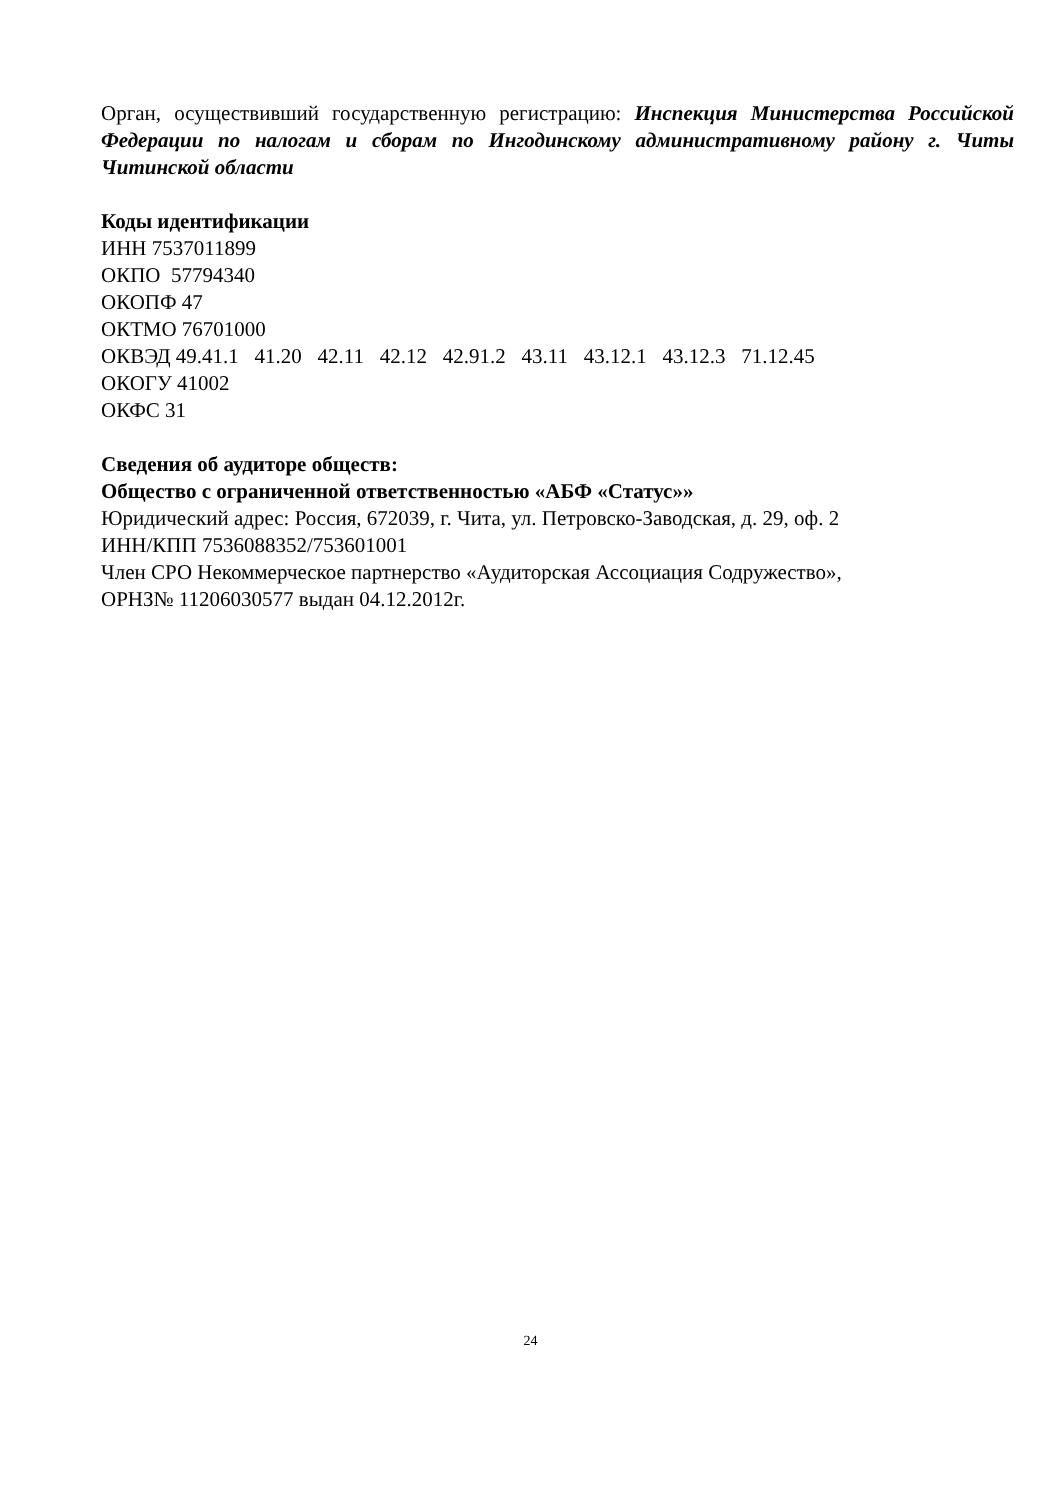Орган, осуществивший государственную регистрацию: Инспекция Министерства Российской Федерации по налогам и сборам по Ингодинскому административному району г. Читы Читинской области
Коды идентификации
ИНН 7537011899
ОКПО 57794340
ОКОПФ 47
ОКТМО 76701000
ОКВЭД 49.41.1 41.20 42.11 42.12 42.91.2 43.11 43.12.1 43.12.3 71.12.45
ОКОГУ 41002
ОКФС 31
Сведения об аудиторе обществ:
Общество с ограниченной ответственностью «АБФ «Статус»»
Юридический адрес: Россия, 672039, г. Чита, ул. Петровско-Заводская, д. 29, оф. 2
ИНН/КПП 7536088352/753601001
Член СРО Некоммерческое партнерство «Аудиторская Ассоциация Содружество»,
ОРНЗ№ 11206030577 выдан 04.12.2012г.
24